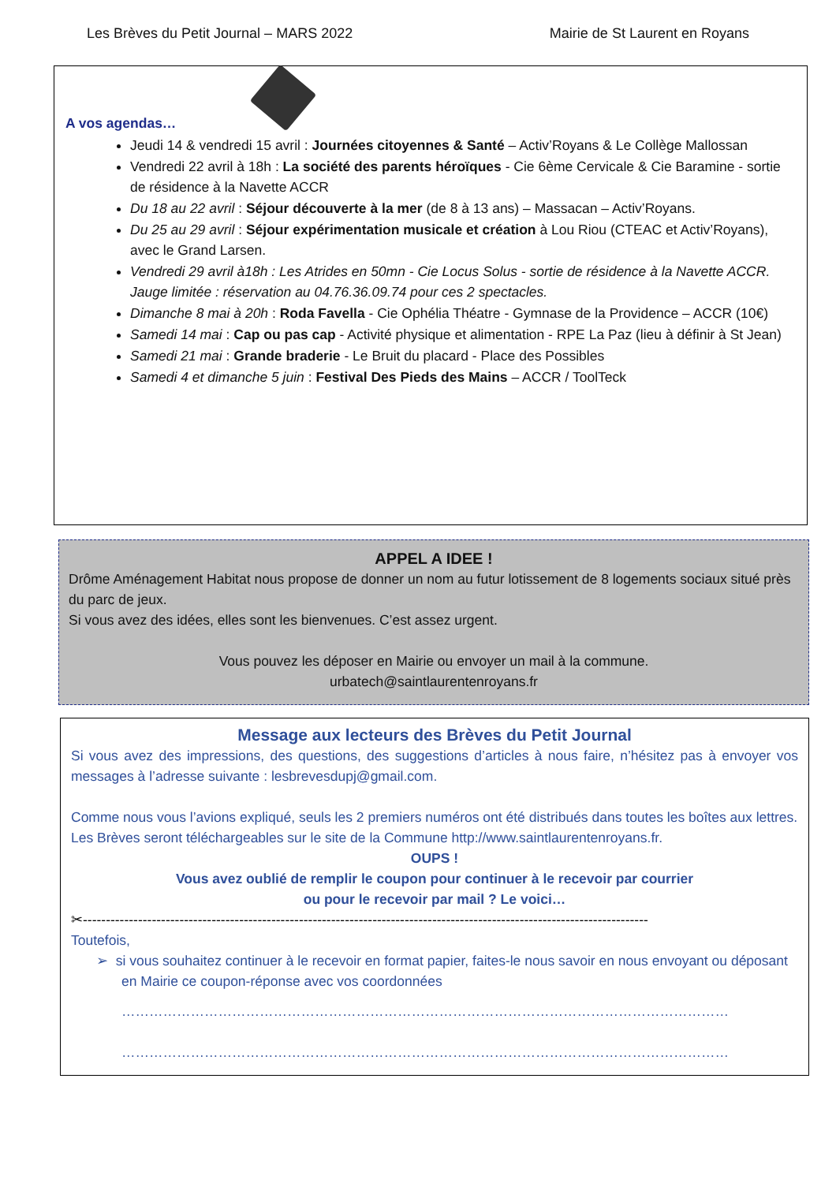Les Brèves du Petit Journal – MARS 2022 Mairie de St Laurent en Royans
A vos agendas…
Jeudi 14 & vendredi 15 avril : Journées citoyennes & Santé – Activ’Royans & Le Collège Mallossan
Vendredi 22 avril à 18h : La société des parents héroïques - Cie 6ème Cervicale & Cie Baramine - sortie de résidence à la Navette ACCR
Du 18 au 22 avril : Séjour découverte à la mer (de 8 à 13 ans) – Massacan – Activ’Royans.
Du 25 au 29 avril : Séjour expérimentation musicale et création à Lou Riou (CTEAC et Activ’Royans), avec le Grand Larsen.
Vendredi 29 avril à18h : Les Atrides en 50mn - Cie Locus Solus - sortie de résidence à la Navette ACCR. Jauge limitée : réservation au 04.76.36.09.74 pour ces 2 spectacles.
Dimanche 8 mai à 20h : Roda Favella - Cie Ophélia Théatre - Gymnase de la Providence – ACCR (10€)
Samedi 14 mai : Cap ou pas cap - Activité physique et alimentation - RPE La Paz (lieu à définir à St Jean)
Samedi 21 mai : Grande braderie - Le Bruit du placard - Place des Possibles
Samedi 4 et dimanche 5 juin : Festival Des Pieds des Mains – ACCR / ToolTeck
APPEL A IDEE !
Drôme Aménagement Habitat nous propose de donner un nom au futur lotissement de 8 logements sociaux situé près du parc de jeux.
Si vous avez des idées, elles sont les bienvenues. C’est assez urgent.
Vous pouvez les déposer en Mairie ou envoyer un mail à la commune.
urbatech@saintlaurentenroyans.fr
Message aux lecteurs des Brèves du Petit Journal
Si vous avez des impressions, des questions, des suggestions d’articles à nous faire, n’hésitez pas à envoyer vos messages à l’adresse suivante : lesbrevesdupj@gmail.com.
Comme nous vous l’avions expliqué, seuls les 2 premiers numéros ont été distribués dans toutes les boîtes aux lettres.
Les Brèves seront téléchargeables sur le site de la Commune http://www.saintlaurentenroyans.fr.
OUPS !
Vous avez oublié de remplir le coupon pour continuer à le recevoir par courrier
ou pour le recevoir par mail ? Le voici…
✂---------------------------------------------------------------------------------------------------------------------------
Toutefois,
➢ si vous souhaitez continuer à le recevoir en format papier, faites-le nous savoir en nous envoyant ou déposant en Mairie ce coupon-réponse avec vos coordonnées
……………………………………………………………………………………………………………………
……………………………………………………………………………………………………………………